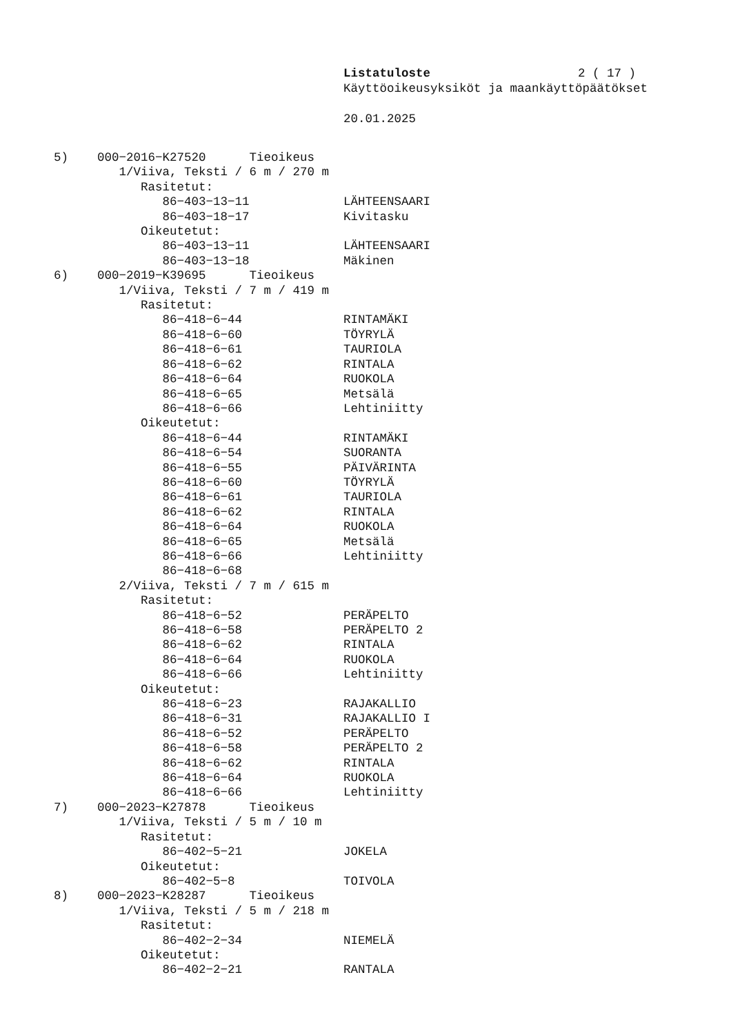Listatuloste 2 ( 17 )
Käyttöoikeusyksiköt ja maankäyttöpäätökset
20.01.2025
5) 000−2016−K27520 Tieoikeus 1/Viiva, Teksti / 6 m / 270 m Rasitetut: 86−403−13−11 LÄHTEENSAARI 86−403−18−17 Kivitasku Oikeutetut: 86−403−13−11 LÄHTEENSAARI 86−403−13−18 Mäkinen 6) 000−2019−K39695 Tieoikeus 1/Viiva, Teksti / 7 m / 419 m Rasitetut: 86−418−6−44 RINTAMÄKI 86−418−6−60 TÖYRYLÄ 86−418−6−61 TAURIOLA 86−418−6−62 RINTALA 86−418−6−64 RUOKOLA 86−418−6−65 Metsälä 86−418−6−66 Lehtiniitty Oikeutetut: 86−418−6−44 RINTAMÄKI 86−418−6−54 SUORANTA 86−418−6−55 PÄIVÄRINTA 86−418−6−60 TÖYRYLÄ 86−418−6−61 TAURIOLA 86−418−6−62 RINTALA 86−418−6−64 RUOKOLA 86−418−6−65 Metsälä 86−418−6−66 Lehtiniitty 86−418−6−68 2/Viiva, Teksti / 7 m / 615 m Rasitetut: 86−418−6−52 PERÄPELTO 86−418−6−58 PERÄPELTO 2 86−418−6−62 RINTALA 86−418−6−64 RUOKOLA 86−418−6−66 Lehtiniitty Oikeutetut: 86−418−6−23 RAJAKALLIO 86−418−6−31 RAJAKALLIO I 86−418−6−52 PERÄPELTO 86−418−6−58 PERÄPELTO 2 86−418−6−62 RINTALA 86−418−6−64 RUOKOLA 86−418−6−66 Lehtiniitty 7) 000−2023−K27878 Tieoikeus 1/Viiva, Teksti / 5 m / 10 m Rasitetut: 86−402−5−21 JOKELA Oikeutetut: 86−402−5−8 TOIVOLA 8) 000−2023−K28287 Tieoikeus 1/Viiva, Teksti / 5 m / 218 m Rasitetut: 86−402−2−34 NIEMELÄ Oikeutetut: 86−402−2−21 RANTALA